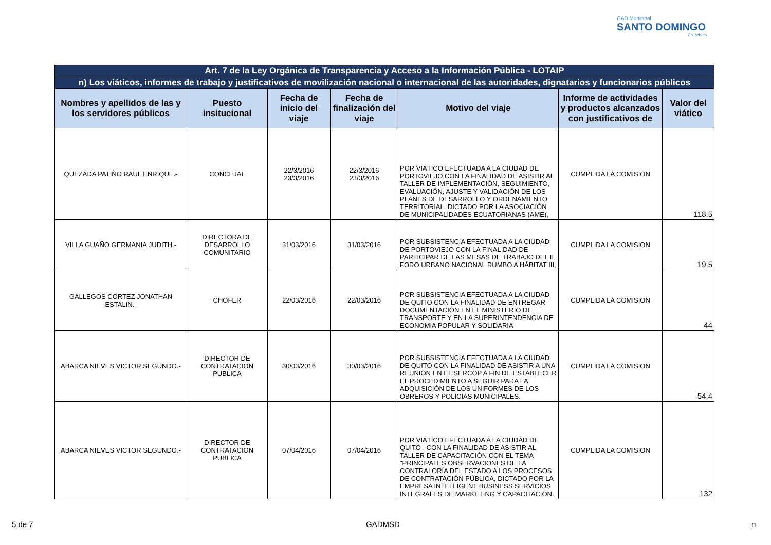GAD Municipal
SANTO DOMINGO
Chilachi to
| Art. 7 de la Ley Orgánica de Transparencia y Acceso a la Información Pública - LOTAIP | | | | | | |
| n) Los viáticos, informes de trabajo y justificativos de movilización nacional o internacional de las autoridades, dignatarios y funcionarios públicos | | | | | | |
| Nombres y apellidos de las y los servidores públicos | Puesto insitucional | Fecha de inicio del viaje | Fecha de finalización del viaje | Motivo del viaje | Informe de actividades y productos alcanzados con justificativos de | Valor del viático |
| QUEZADA PATIÑO RAUL ENRIQUE.- | CONCEJAL | 22/3/2016 23/3/2016 | 22/3/2016 23/3/2016 | POR VIÁTICO EFECTUADA A LA CIUDAD DE PORTOVIEJO CON LA FINALIDAD DE ASISTIR AL TALLER DE IMPLEMENTACIÓN, SEGUIMIENTO, EVALUACIÓN, AJUSTE Y VALIDACIÓN DE LOS PLANES DE DESARROLLO Y ORDENAMIENTO TERRITORIAL, DICTADO POR LA ASOCIACIÓN DE MUNICIPALIDADES ECUATORIANAS (AME), | CUMPLIDA LA COMISION | 118,5 |
| VILLA GUAÑO GERMANIA JUDITH.- | DIRECTORA DE DESARROLLO COMUNITARIO | 31/03/2016 | 31/03/2016 | POR SUBSISTENCIA EFECTUADA A LA CIUDAD DE PORTOVIEJO CON LA FINALIDAD DE PARTICIPAR DE LAS MESAS DE TRABAJO DEL II FORO URBANO NACIONAL RUMBO A HÁBITAT III, | CUMPLIDA LA COMISION | 19,5 |
| GALLEGOS CORTEZ JONATHAN ESTALIN.- | CHOFER | 22/03/2016 | 22/03/2016 | POR SUBSISTENCIA EFECTUADA A LA CIUDAD DE QUITO CON LA FINALIDAD DE ENTREGAR DOCUMENTACIÓN EN EL MINISTERIO DE TRANSPORTE Y EN LA SUPERINTENDENCIA DE ECONOMIA POPULAR Y SOLIDARIA | CUMPLIDA LA COMISION | 44 |
| ABARCA NIEVES VICTOR SEGUNDO.- | DIRECTOR DE CONTRATACION PUBLICA | 30/03/2016 | 30/03/2016 | POR SUBSISTENCIA EFECTUADA A LA CIUDAD DE QUITO CON LA FINALIDAD DE ASISTIR A UNA REUNIÓN EN EL SERCOP A FIN DE ESTABLECER EL PROCEDIMIENTO A SEGUIR PARA LA ADQUISICIÓN DE LOS UNIFORMES DE LOS OBREROS Y POLICIAS MUNICIPALES. | CUMPLIDA LA COMISION | 54,4 |
| ABARCA NIEVES VICTOR SEGUNDO.- | DIRECTOR DE CONTRATACION PUBLICA | 07/04/2016 | 07/04/2016 | POR VIÁTICO EFECTUADA A LA CIUDAD DE QUITO , CON LA FINALIDAD DE ASISTIR AL TALLER DE CAPACITACIÓN CON EL TEMA "PRINCIPALES OBSERVACIONES DE LA CONTRALORÍA DEL ESTADO A LOS PROCESOS DE CONTRATACIÓN PÚBLICA, DICTADO POR LA EMPRESA INTELLIGENT BUSINESS SERVICIOS INTEGRALES DE MARKETING Y CAPACITACIÓN. | CUMPLIDA LA COMISION | 132 |
5 de 7 GADMSD n